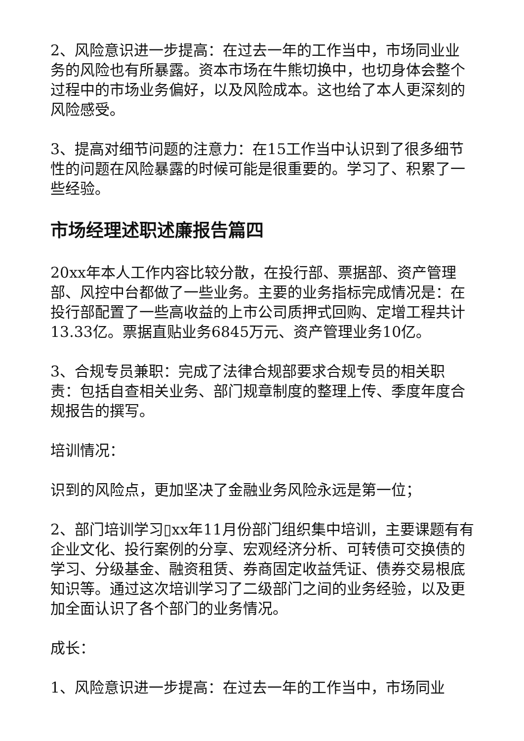2、风险意识进一步提高：在过去一年的工作当中，市场同业业务的风险也有所暴露。资本市场在牛熊切换中，也切身体会整个过程中的市场业务偏好，以及风险成本。这也给了本人更深刻的风险感受。
3、提高对细节问题的注意力：在15工作当中认识到了很多细节性的问题在风险暴露的时候可能是很重要的。学习了、积累了一些经验。
市场经理述职述廉报告篇四
20xx年本人工作内容比较分散，在投行部、票据部、资产管理部、风控中台都做了一些业务。主要的业务指标完成情况是：在投行部配置了一些高收益的上市公司质押式回购、定增工程共计13.33亿。票据直贴业务6845万元、资产管理业务10亿。
3、合规专员兼职：完成了法律合规部要求合规专员的相关职责：包括自查相关业务、部门规章制度的整理上传、季度年度合规报告的撰写。
培训情况：
识到的风险点，更加坚决了金融业务风险永远是第一位；
2、部门培训学习▯xx年11月份部门组织集中培训，主要课题有有企业文化、投行案例的分享、宏观经济分析、可转债可交换债的学习、分级基金、融资租赁、券商固定收益凭证、债券交易根底知识等。通过这次培训学习了二级部门之间的业务经验，以及更加全面认识了各个部门的业务情况。
成长：
1、风险意识进一步提高：在过去一年的工作当中，市场同业